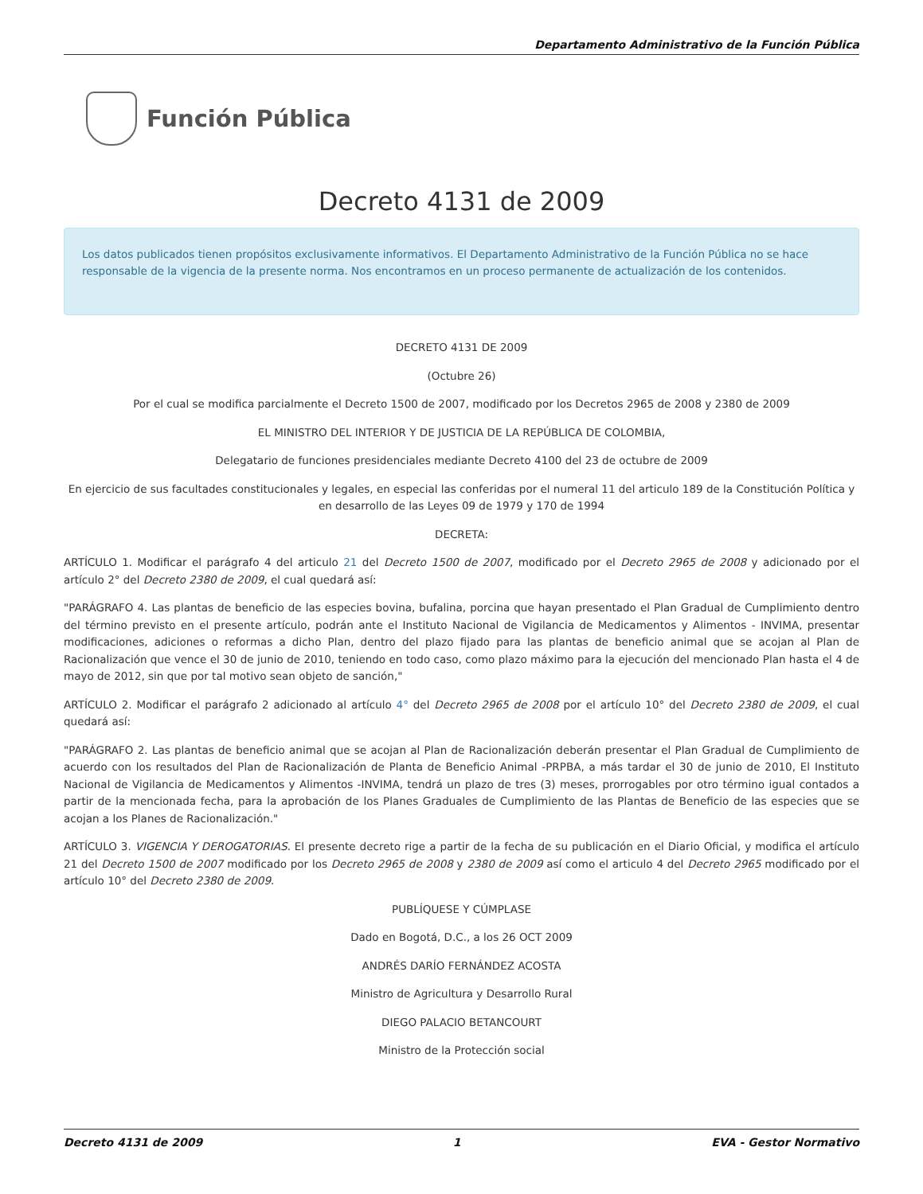Departamento Administrativo de la Función Pública
Función Pública
Decreto 4131 de 2009
Los datos publicados tienen propósitos exclusivamente informativos. El Departamento Administrativo de la Función Pública no se hace responsable de la vigencia de la presente norma. Nos encontramos en un proceso permanente de actualización de los contenidos.
DECRETO 4131 DE 2009
(Octubre 26)
Por el cual se modifica parcialmente el Decreto 1500 de 2007, modificado por los Decretos 2965 de 2008 y 2380 de 2009
EL MINISTRO DEL INTERIOR Y DE JUSTICIA DE LA REPÚBLICA DE COLOMBIA,
Delegatario de funciones presidenciales mediante Decreto 4100 del 23 de octubre de 2009
En ejercicio de sus facultades constitucionales y legales, en especial las conferidas por el numeral 11 del articulo 189 de la Constitución Política y en desarrollo de las Leyes 09 de 1979 y 170 de 1994
DECRETA:
ARTÍCULO 1. Modificar el parágrafo 4 del articulo 21 del Decreto 1500 de 2007, modificado por el Decreto 2965 de 2008 y adicionado por el artículo 2° del Decreto 2380 de 2009, el cual quedará así:
"PARÁGRAFO 4. Las plantas de beneficio de las especies bovina, bufalina, porcina que hayan presentado el Plan Gradual de Cumplimiento dentro del término previsto en el presente artículo, podrán ante el Instituto Nacional de Vigilancia de Medicamentos y Alimentos - INVIMA, presentar modificaciones, adiciones o reformas a dicho Plan, dentro del plazo fijado para las plantas de beneficio animal que se acojan al Plan de Racionalización que vence el 30 de junio de 2010, teniendo en todo caso, como plazo máximo para la ejecución del mencionado Plan hasta el 4 de mayo de 2012, sin que por tal motivo sean objeto de sanción,"
ARTÍCULO 2. Modificar el parágrafo 2 adicionado al artículo 4° del Decreto 2965 de 2008 por el artículo 10° del Decreto 2380 de 2009, el cual quedará así:
"PARÁGRAFO 2. Las plantas de beneficio animal que se acojan al Plan de Racionalización deberán presentar el Plan Gradual de Cumplimiento de acuerdo con los resultados del Plan de Racionalización de Planta de Beneficio Animal -PRPBA, a más tardar el 30 de junio de 2010, El Instituto Nacional de Vigilancia de Medicamentos y Alimentos -INVIMA, tendrá un plazo de tres (3) meses, prorrogables por otro término igual contados a partir de la mencionada fecha, para la aprobación de los Planes Graduales de Cumplimiento de las Plantas de Beneficio de las especies que se acojan a los Planes de Racionalización."
ARTÍCULO 3. VIGENCIA Y DEROGATORIAS. El presente decreto rige a partir de la fecha de su publicación en el Diario Oficial, y modifica el artículo 21 del Decreto 1500 de 2007 modificado por los Decreto 2965 de 2008 y 2380 de 2009 así como el articulo 4 del Decreto 2965 modificado por el artículo 10° del Decreto 2380 de 2009.
PUBLÍQUESE Y CÚMPLASE
Dado en Bogotá, D.C., a los 26 OCT 2009
ANDRÉS DARÍO FERNÁNDEZ ACOSTA
Ministro de Agricultura y Desarrollo Rural
DIEGO PALACIO BETANCOURT
Ministro de la Protección social
Decreto 4131 de 2009 1 EVA - Gestor Normativo